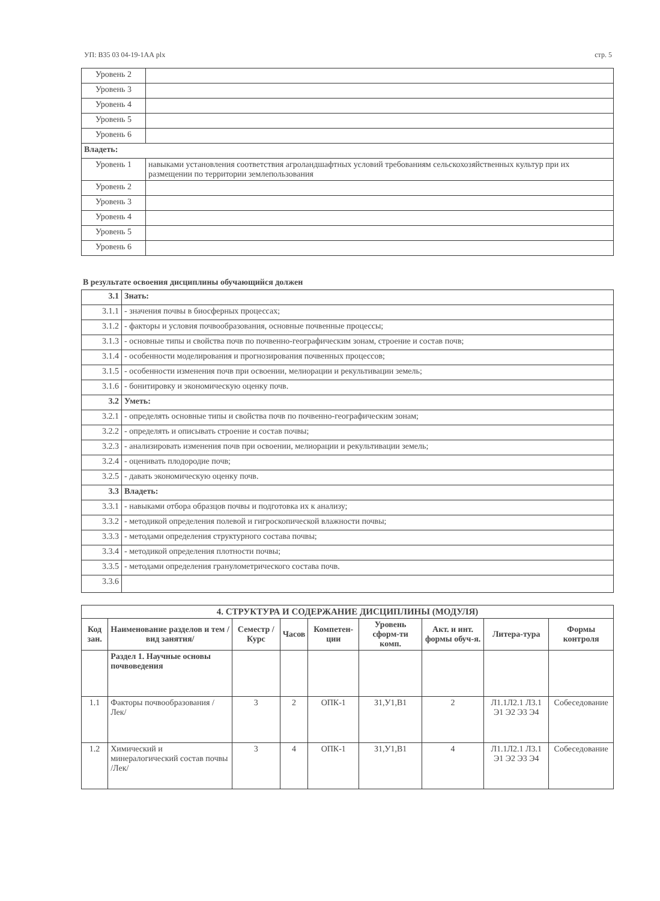УП: В35 03 04-19-1АА plx стр. 5
| Уровень 2 | |
| Уровень 3 | |
| Уровень 4 | |
| Уровень 5 | |
| Уровень 6 | |
| Владеть: | |
| Уровень 1 | навыками установления соответствия агроландшафтных условий требованиям сельскохозяйственных культур при их размещении по территории землепользования |
| Уровень 2 | |
| Уровень 3 | |
| Уровень 4 | |
| Уровень 5 | |
| Уровень 6 | |
В результате освоения дисциплины обучающийся должен
| 3.1 | Знать: |
| 3.1.1 | - значения почвы в биосферных процессах; |
| 3.1.2 | - факторы и условия почвообразования, основные почвенные процессы; |
| 3.1.3 | - основные типы и свойства почв по почвенно-географическим зонам, строение и состав почв; |
| 3.1.4 | - особенности моделирования и прогнозирования почвенных процессов; |
| 3.1.5 | - особенности изменения почв при освоении, мелиорации и рекультивации земель; |
| 3.1.6 | - бонитировку и экономическую оценку почв. |
| 3.2 | Уметь: |
| 3.2.1 | - определять основные типы и свойства почв по почвенно-географическим зонам; |
| 3.2.2 | - определять и описывать строение и состав почвы; |
| 3.2.3 | - анализировать изменения почв при освоении, мелиорации и рекультивации земель; |
| 3.2.4 | - оценивать плодородие почв; |
| 3.2.5 | - давать экономическую оценку почв. |
| 3.3 | Владеть: |
| 3.3.1 | - навыками отбора образцов почвы и подготовка их к анализу; |
| 3.3.2 | - методикой определения полевой и гигроскопической влажности почвы; |
| 3.3.3 | - методами определения структурного состава почвы; |
| 3.3.4 | - методикой определения плотности почвы; |
| 3.3.5 | - методами определения гранулометрического состава почв. |
| 3.3.6 | |
| 4. СТРУКТУРА И СОДЕРЖАНИЕ ДИСЦИПЛИНЫ (МОДУЛЯ) | | | | | | | | |
| --- | --- | --- | --- | --- | --- | --- | --- | --- |
| Код зан. | Наименование разделов и тем /вид занятия/ | Семестр / Курс | Часов | Компетен-ции | Уровень сформ-ти комп. | Акт. и инт. формы обуч-я. | Литера-тура | Формы контроля |
| | Раздел 1. Научные основы почвоведения | | | | | | | |
| 1.1 | Факторы почвообразования /Лек/ | 3 | 2 | ОПК-1 | З1,У1,В1 | 2 | Л1.1Л2.1 Л3.1 Э1 Э2 Э3 Э4 | Собеседование |
| 1.2 | Химический и минералогический состав почвы /Лек/ | 3 | 4 | ОПК-1 | З1,У1,В1 | 4 | Л1.1Л2.1 Л3.1 Э1 Э2 Э3 Э4 | Собеседование |